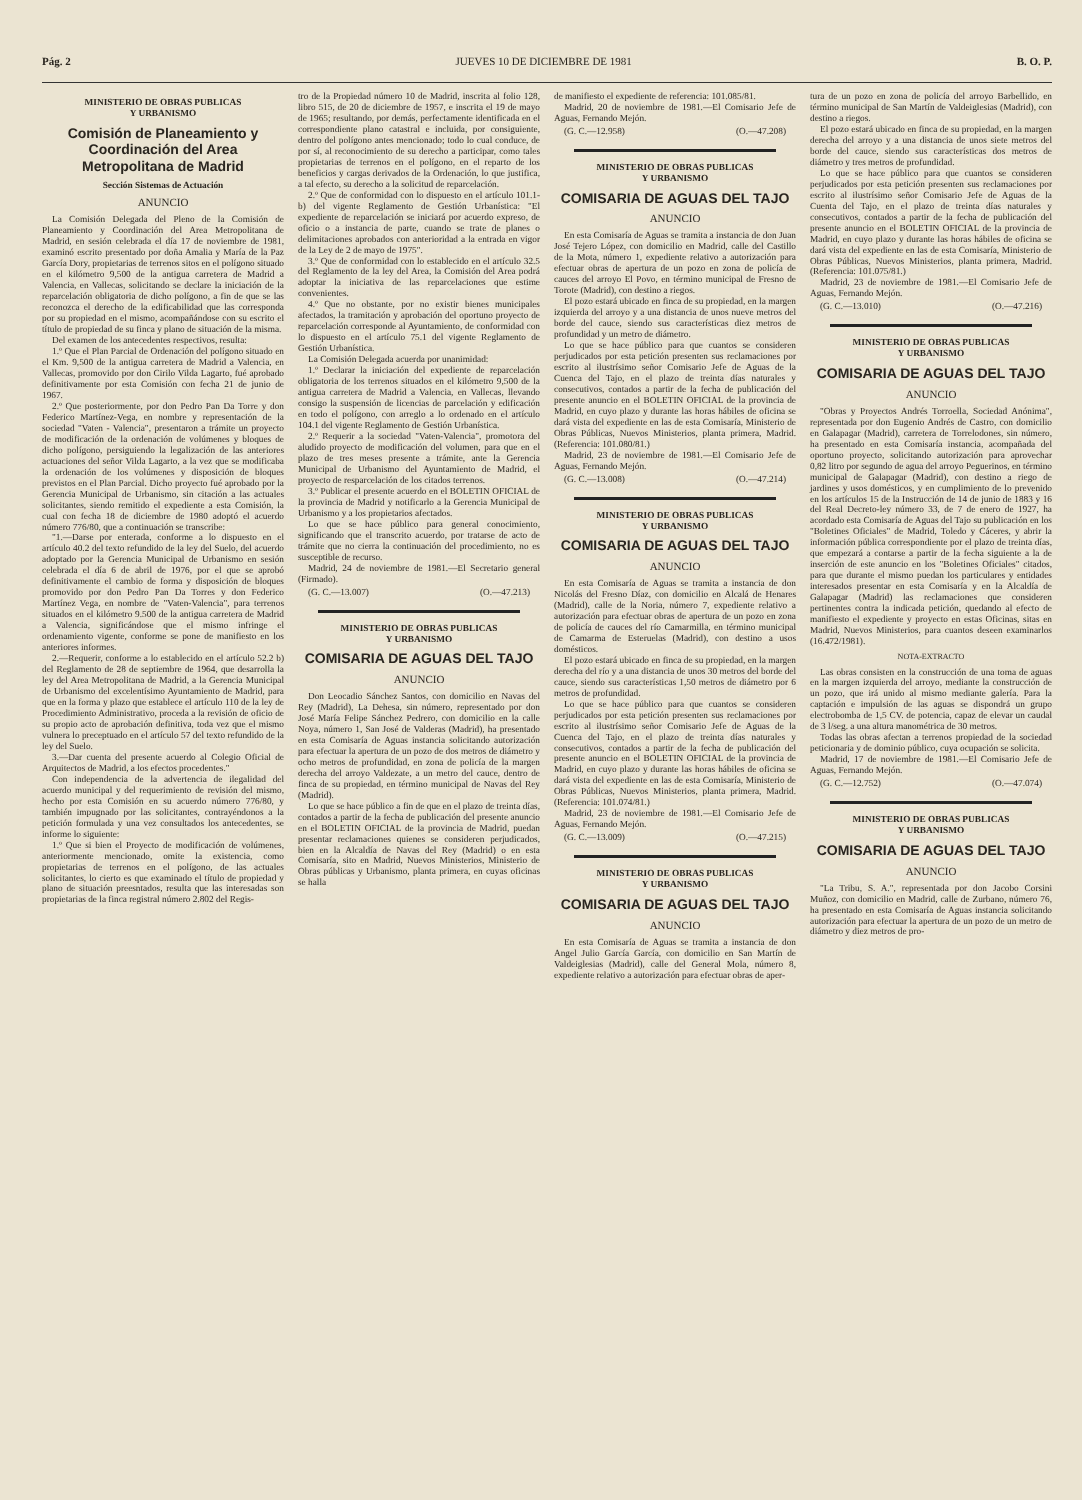Pág. 2 JUEVES 10 DE DICIEMBRE DE 1981 B. O. P.
MINISTERIO DE OBRAS PUBLICAS
Y URBANISMO
Comisión de Planeamiento y Coordinación del Area Metropolitana de Madrid
Sección Sistemas de Actuación
ANUNCIO
La Comisión Delegada del Pleno de la Comisión de Planeamiento y Coordinación del Area Metropolitana de Madrid, en sesión celebrada el día 17 de noviembre de 1981, examinó escrito presentado por doña Amalia y María de la Paz García Dory, propietarias de terrenos sitos en el polígono situado en el kilómetro 9,500 de la antigua carretera de Madrid a Valencia, en Vallecas, solicitando se declare la iniciación de la reparcelación obligatoria de dicho polígono, a fin de que se las reconozca el derecho de la edificabilidad que las corresponda por su propiedad en el mismo, acompañándose con su escrito el título de propiedad de su finca y plano de situación de la misma.
Del examen de los antecedentes respectivos, resulta:
1.º Que el Plan Parcial de Ordenación del polígono situado en el Km. 9,500 de la antigua carretera de Madrid a Valencia, en Vallecas, promovido por don Cirilo Vilda Lagarto, fué aprobado definitivamente por esta Comisión con fecha 21 de junio de 1967.
2.º Que posteriormente, por don Pedro Pan Da Torre y don Federico Martínez-Vega, en nombre y representación de la sociedad "Vaten - Valencia", presentaron a trámite un proyecto de modificación de la ordenación de volúmenes y bloques de dicho polígono, persiguiendo la legalización de las anteriores actuaciones del señor Vilda Lagarto, a la vez que se modificaba la ordenación de los volúmenes y disposición de bloques previstos en el Plan Parcial. Dicho proyecto fué aprobado por la Gerencia Municipal de Urbanismo, sin citación a las actuales solicitantes, siendo remitido el expediente a esta Comisión, la cual con fecha 18 de diciembre de 1980 adoptó el acuerdo número 776/80, que a continuación se transcribe:
"1.—Darse por enterada, conforme a lo dispuesto en el artículo 40.2 del texto refundido de la ley del Suelo, del acuerdo adoptado por la Gerencia Municipal de Urbanismo en sesión celebrada el día 6 de abril de 1976, por el que se aprobó definitivamente el cambio de forma y disposición de bloques promovido por don Pedro Pan Da Torres y don Federico Martínez Vega, en nombre de "Vaten-Valencia", para terrenos situados en el kilómetro 9.500 de la antigua carretera de Madrid a Valencia, significándose que el mismo infringe el ordenamiento vigente, conforme se pone de manifiesto en los anteriores informes.
2.—Requerir, conforme a lo establecido en el artículo 52.2 b) del Reglamento de 28 de septiembre de 1964, que desarrolla la ley del Area Metropolitana de Madrid, a la Gerencia Municipal de Urbanismo del excelentísimo Ayuntamiento de Madrid, para que en la forma y plazo que establece el artículo 110 de la ley de Procedimiento Administrativo, proceda a la revisión de oficio de su propio acto de aprobación definitiva, toda vez que el mismo vulnera lo preceptuado en el artículo 57 del texto refundido de la ley del Suelo.
3.—Dar cuenta del presente acuerdo al Colegio Oficial de Arquitectos de Madrid, a los efectos procedentes."
Con independencia de la advertencia de ilegalidad del acuerdo municipal y del requerimiento de revisión del mismo, hecho por esta Comisión en su acuerdo número 776/80, y también impugnado por las solicitantes, contrayéndonos a la petición formulada y una vez consultados los antecedentes, se informe lo siguiente:
1.º Que si bien el Proyecto de modificación de volúmenes, anteriormente mencionado, omite la existencia, como propietarias de terrenos en el polígono, de las actuales solicitantes, lo cierto es que examinado el título de propiedad y plano de situación preesntados, resulta que las interesadas son propietarias de la finca registral número 2.802 del Regis-
tro de la Propiedad número 10 de Madrid, inscrita al folio 128, libro 515, de 20 de diciembre de 1957, e inscrita el 19 de mayo de 1965; resultando, por demás, perfectamente identificada en el correspondiente plano catastral e incluida, por consiguiente, dentro del polígono antes mencionado; todo lo cual conduce, de por sí, al reconocimiento de su derecho a participar, como tales propietarias de terrenos en el polígono, en el reparto de los beneficios y cargas derivados de la Ordenación, lo que justifica, a tal efecto, su derecho a la solicitud de reparcelación.
2.º Que de conformidad con lo dispuesto en el artículo 101.1-b) del vigente Reglamento de Gestión Urbanística: "El expediente de reparcelación se iniciará por acuerdo expreso, de oficio o a instancia de parte, cuando se trate de planes o delimitaciones aprobados con anterioridad a la entrada en vigor de la Ley de 2 de mayo de 1975".
3.º Que de conformidad con lo establecido en el artículo 32.5 del Reglamento de la ley del Area, la Comisión del Area podrá adoptar la iniciativa de las reparcelaciones que estime convenientes.
4.º Que no obstante, por no existir bienes municipales afectados, la tramitación y aprobación del oportuno proyecto de reparcelación corresponde al Ayuntamiento, de conformidad con lo dispuesto en el artículo 75.1 del vigente Reglamento de Gestión Urbanística.
La Comisión Delegada acuerda por unanimidad:
1.º Declarar la iniciación del expediente de reparcelación obligatoria de los terrenos situados en el kilómetro 9,500 de la antigua carretera de Madrid a Valencia, en Vallecas, llevando consigo la suspensión de licencias de parcelación y edificación en todo el polígono, con arreglo a lo ordenado en el artículo 104.1 del vigente Reglamento de Gestión Urbanística.
2.º Requerir a la sociedad "Vaten-Valencia", promotora del aludido proyecto de modificación del volumen, para que en el plazo de tres meses presente a trámite, ante la Gerencia Municipal de Urbanismo del Ayuntamiento de Madrid, el proyecto de resparcelación de los citados terrenos.
3.º Publicar el presente acuerdo en el BOLETIN OFICIAL de la provincia de Madrid y notificarlo a la Gerencia Municipal de Urbanismo y a los propietarios afectados.
Lo que se hace público para general conocimiento, significando que el transcrito acuerdo, por tratarse de acto de trámite que no cierra la continuación del procedimiento, no es susceptible de recurso.
Madrid, 24 de noviembre de 1981.—El Secretario general (Firmado).
(G. C.—13.007) (O.—47.213)
MINISTERIO DE OBRAS PUBLICAS
Y URBANISMO
COMISARIA DE AGUAS DEL TAJO
ANUNCIO
Don Leocadio Sánchez Santos, con domicilio en Navas del Rey (Madrid), La Dehesa, sin número, representado por don José María Felipe Sánchez Pedrero, con domicilio en la calle Noya, número 1, San José de Valderas (Madrid), ha presentado en esta Comisaría de Aguas instancia solicitando autorización para efectuar la apertura de un pozo de dos metros de diámetro y ocho metros de profundidad, en zona de policía de la margen derecha del arroyo Valdezate, a un metro del cauce, dentro de finca de su propiedad, en término municipal de Navas del Rey (Madrid).
Lo que se hace público a fin de que en el plazo de treinta días, contados a partir de la fecha de publicación del presente anuncio en el BOLETIN OFICIAL de la provincia de Madrid, puedan presentar reclamaciones quienes se consideren perjudicados, bien en la Alcaldía de Navas del Rey (Madrid) o en esta Comisaría, sito en Madrid, Nuevos Ministerios, Ministerio de Obras públicas y Urbanismo, planta primera, en cuyas oficinas se halla
de manifiesto el expediente de referencia: 101.085/81.
Madrid, 20 de noviembre de 1981.—El Comisario Jefe de Aguas, Fernando Mejón.
(G. C.—12.958) (O.—47.208)
MINISTERIO DE OBRAS PUBLICAS
Y URBANISMO
COMISARIA DE AGUAS DEL TAJO
ANUNCIO
En esta Comisaría de Aguas se tramita a instancia de don Juan José Tejero López, con domicilio en Madrid, calle del Castillo de la Mota, número 1, expediente relativo a autorización para efectuar obras de apertura de un pozo en zona de policía de cauces del arroyo El Povo, en término municipal de Fresno de Torote (Madrid), con destino a riegos.
El pozo estará ubicado en finca de su propiedad, en la margen izquierda del arroyo y a una distancia de unos nueve metros del borde del cauce, siendo sus características diez metros de profundidad y un metro de diámetro.
Lo que se hace público para que cuantos se consideren perjudicados por esta petición presenten sus reclamaciones por escrito al ilustrísimo señor Comisario Jefe de Aguas de la Cuenca del Tajo, en el plazo de treinta días naturales y consecutivos, contados a partir de la fecha de publicación del presente anuncio en el BOLETIN OFICIAL de la provincia de Madrid, en cuyo plazo y durante las horas hábiles de oficina se dará vista del expediente en las de esta Comisaría, Ministerio de Obras Públicas, Nuevos Ministerios, planta primera, Madrid. (Referencia: 101.080/81.)
Madrid, 23 de noviembre de 1981.—El Comisario Jefe de Aguas, Fernando Mejón.
(G. C.—13.008) (O.—47.214)
MINISTERIO DE OBRAS PUBLICAS
Y URBANISMO
COMISARIA DE AGUAS DEL TAJO
ANUNCIO
En esta Comisaría de Aguas se tramita a instancia de don Nicolás del Fresno Díaz, con domicilio en Alcalá de Henares (Madrid), calle de la Noria, número 7, expediente relativo a autorización para efectuar obras de apertura de un pozo en zona de policía de cauces del río Camarmilla, en término municipal de Camarma de Esteruelas (Madrid), con destino a usos domésticos.
El pozo estará ubicado en finca de su propiedad, en la margen derecha del río y a una distancia de unos 30 metros del borde del cauce, siendo sus características 1,50 metros de diámetro por 6 metros de profundidad.
Lo que se hace público para que cuantos se consideren perjudicados por esta petición presenten sus reclamaciones por escrito al ilustrísimo señor Comisario Jefe de Aguas de la Cuenca del Tajo, en el plazo de treinta días naturales y consecutivos, contados a partir de la fecha de publicación del presente anuncio en el BOLETIN OFICIAL de la provincia de Madrid, en cuyo plazo y durante las horas hábiles de oficina se dará vista del expediente en las de esta Comisaría, Ministerio de Obras Públicas, Nuevos Ministerios, planta primera, Madrid. (Referencia: 101.074/81.)
Madrid, 23 de noviembre de 1981.—El Comisario Jefe de Aguas, Fernando Mejón.
(G. C.—13.009) (O.—47.215)
MINISTERIO DE OBRAS PUBLICAS
Y URBANISMO
COMISARIA DE AGUAS DEL TAJO
ANUNCIO
En esta Comisaría de Aguas se tramita a instancia de don Angel Julio García García, con domicilio en San Martín de Valdeiglesias (Madrid), calle del General Mola, número 8, expediente relativo a autorización para efectuar obras de aper-
tura de un pozo en zona de policía del arroyo Barbellido, en término municipal de San Martín de Valdeiglesias (Madrid), con destino a riegos.
El pozo estará ubicado en finca de su propiedad, en la margen derecha del arroyo y a una distancia de unos siete metros del borde del cauce, siendo sus características dos metros de diámetro y tres metros de profundidad.
Lo que se hace público para que cuantos se consideren perjudicados por esta petición presenten sus reclamaciones por escrito al ilustrísimo señor Comisario Jefe de Aguas de la Cuenta del Tajo, en el plazo de treinta días naturales y consecutivos, contados a partir de la fecha de publicación del presente anuncio en el BOLETIN OFICIAL de la provincia de Madrid, en cuyo plazo y durante las horas hábiles de oficina se dará vista del expediente en las de esta Comisaría, Ministerio de Obras Públicas, Nuevos Ministerios, planta primera, Madrid. (Referencia: 101.075/81.)
Madrid, 23 de noviembre de 1981.—El Comisario Jefe de Aguas, Fernando Mejón.
(G. C.—13.010) (O.—47.216)
MINISTERIO DE OBRAS PUBLICAS
Y URBANISMO
COMISARIA DE AGUAS DEL TAJO
ANUNCIO
"Obras y Proyectos Andrés Torroella, Sociedad Anónima", representada por don Eugenio Andrés de Castro, con domicilio en Galapagar (Madrid), carretera de Torrelodones, sin número, ha presentado en esta Comisaría instancia, acompañada del oportuno proyecto, solicitando autorización para aprovechar 0,82 litro por segundo de agua del arroyo Peguerinos, en término municipal de Galapagar (Madrid), con destino a riego de jardines y usos domésticos, y en cumplimiento de lo prevenido en los artículos 15 de la Instrucción de 14 de junio de 1883 y 16 del Real Decreto-ley número 33, de 7 de enero de 1927, ha acordado esta Comisaría de Aguas del Tajo su publicación en los "Boletines Oficiales" de Madrid, Toledo y Cáceres, y abrir la información pública correspondiente por el plazo de treinta días, que empezará a contarse a partir de la fecha siguiente a la de inserción de este anuncio en los "Boletines Oficiales" citados, para que durante el mismo puedan los particulares y entidades interesados presentar en esta Comisaría y en la Alcaldía de Galapagar (Madrid) las reclamaciones que consideren pertinentes contra la indicada petición, quedando al efecto de manifiesto el expediente y proyecto en estas Oficinas, sitas en Madrid, Nuevos Ministerios, para cuantos deseen examinarlos (16.472/1981).
NOTA-EXTRACTO
Las obras consisten en la construcción de una toma de aguas en la margen izquierda del arroyo, mediante la construcción de un pozo, que irá unido al mismo mediante galería. Para la captación e impulsión de las aguas se dispondrá un grupo electrobomba de 1,5 CV. de potencia, capaz de elevar un caudal de 3 l/seg. a una altura manométrica de 30 metros.
Todas las obras afectan a terrenos propiedad de la sociedad peticionaria y de dominio público, cuya ocupación se solicita.
Madrid, 17 de noviembre de 1981.—El Comisario Jefe de Aguas, Fernando Mejón.
(G. C.—12.752) (O.—47.074)
MINISTERIO DE OBRAS PUBLICAS
Y URBANISMO
COMISARIA DE AGUAS DEL TAJO
ANUNCIO
"La Tribu, S. A.", representada por don Jacobo Corsini Muñoz, con domicilio en Madrid, calle de Zurbano, número 76, ha presentado en esta Comisaría de Aguas instancia solicitando autorización para efectuar la apertura de un pozo de un metro de diámetro y diez metros de pro-